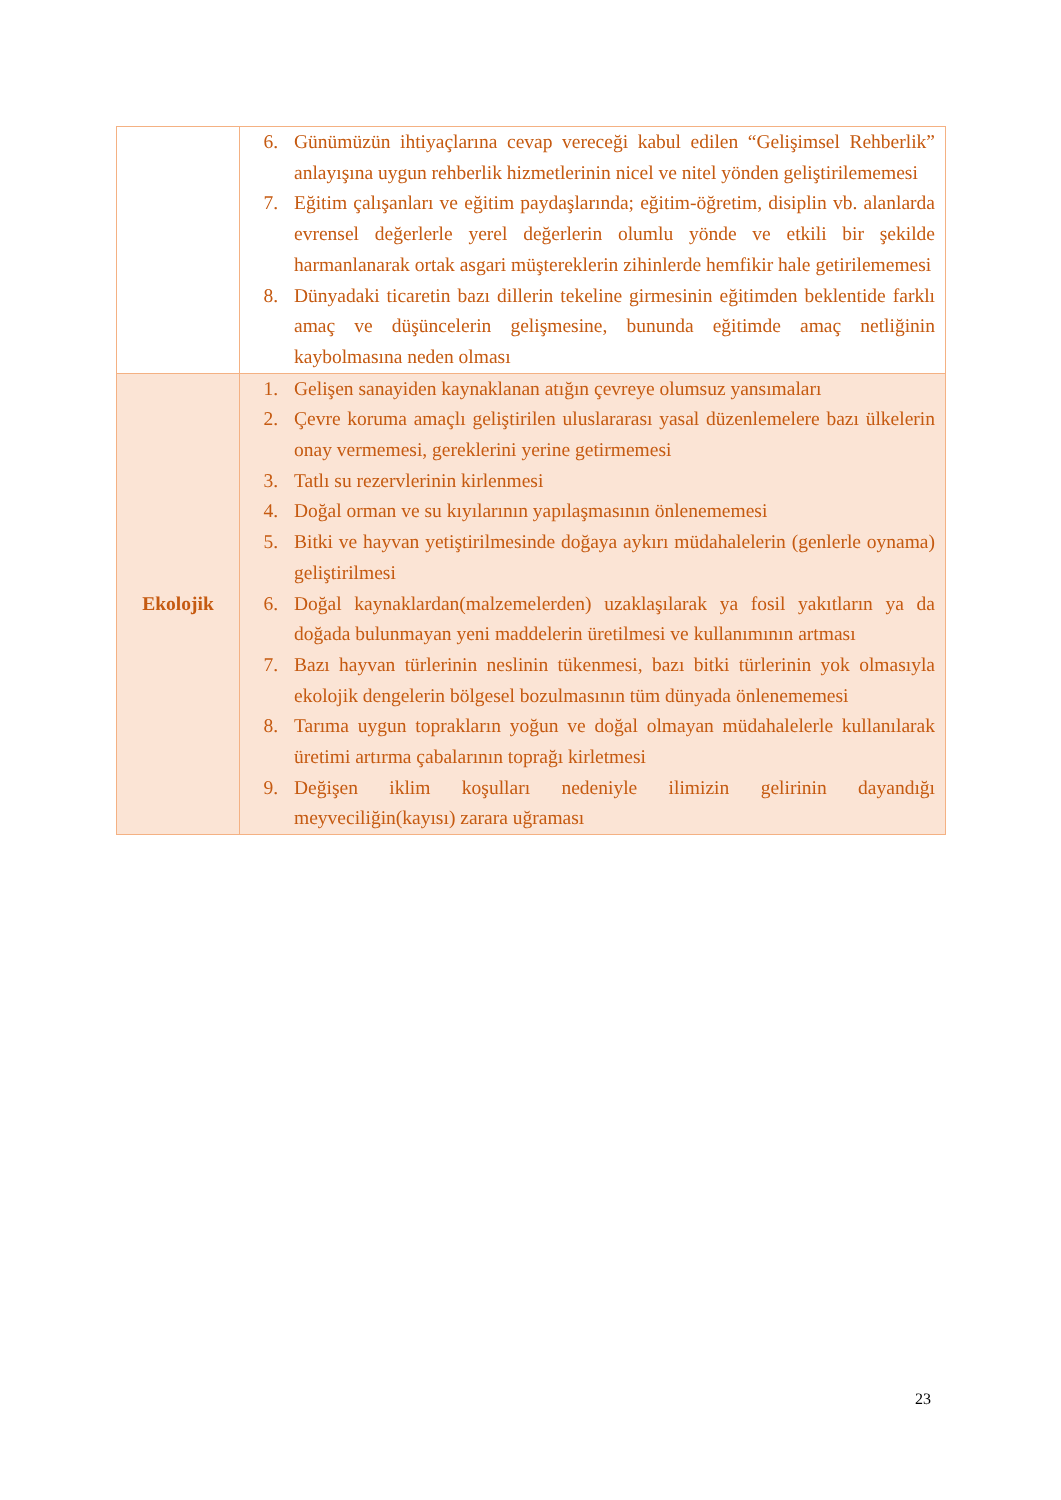| | 6. Günümüzün ihtiyaçlarına cevap vereceği kabul edilen “Gelişimsel Rehberlik” anlayışına uygun rehberlik hizmetlerinin nicel ve nitel yönden geliştirilememesi 7. Eğitim çalışanları ve eğitim paydaşlarında; eğitim-öğretim, disiplin vb. alanlarda evrensel değerlerle yerel değerlerin olumlu yönde ve etkili bir şekilde harmanlanarak ortak asgari müştereklerin zihinlerde hemfikir hale getirilememesi 8. Dünyadaki ticaretin bazı dillerin tekeline girmesinin eğitimden beklentide farklı amaç ve düşüncelerin gelişmesine, bununda eğitimde amaç netliğinin kaybolmasına neden olması |
| Ekolojik | 1. Gelişen sanayiden kaynaklanan atığın çevreye olumsuz yansımaları 2. Çevre koruma amaçlı geliştirilen uluslararası yasal düzenlemelere bazı ülkelerin onay vermemesi, gereklerini yerine getirmemesi 3. Tatlı su rezervlerinin kirlenmesi 4. Doğal orman ve su kıyılarının yapılaşmasının önlenememesi 5. Bitki ve hayvan yetiştirilmesinde doğaya aykırı müdahalelerin (genlerle oynama) geliştirilmesi 6. Doğal kaynaklardan(malzemelerden) uzaklaşılarak ya fosil yakıtların ya da doğada bulunmayan yeni maddelerin üretilmesi ve kullanımının artması 7. Bazı hayvan türlerinin neslinin tükenmesi, bazı bitki türlerinin yok olmasıyla ekolojik dengelerin bölgesel bozulmasının tüm dünyada önlenememesi 8. Tarıma uygun toprakların yoğun ve doğal olmayan müdahalelerle kullanılarak üretimi artırma çabalarının toprağı kirletmesi 9. Değişen iklim koşulları nedeniyle ilimizin gelirinin dayandığı meyveciliğin(kayısı) zarara uğraması |
23